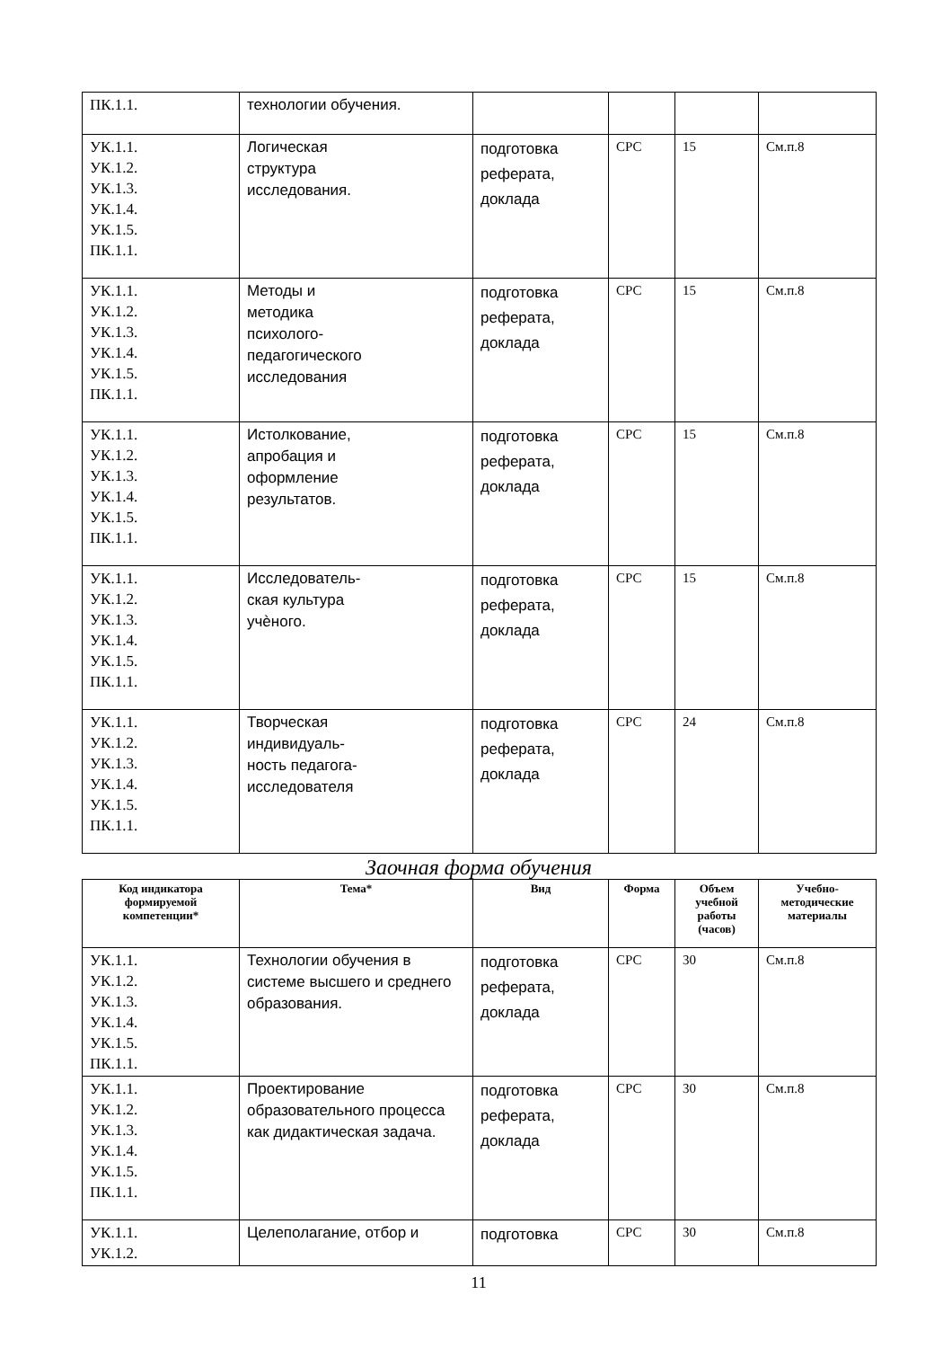| ПК.1.1. | технологии обучения. | | | | |
| УК.1.1. УК.1.2. УК.1.3. УК.1.4. УК.1.5. ПК.1.1. | Логическая структура исследования. | подготовка реферата, доклада | СРС | 15 | См.п.8 |
| УК.1.1. УК.1.2. УК.1.3. УК.1.4. УК.1.5. ПК.1.1. | Методы и методика психолого- педагогического исследования | подготовка реферата, доклада | СРС | 15 | См.п.8 |
| УК.1.1. УК.1.2. УК.1.3. УК.1.4. УК.1.5. ПК.1.1. | Истолкование, апробация и оформление результатов. | подготовка реферата, доклада | СРС | 15 | См.п.8 |
| УК.1.1. УК.1.2. УК.1.3. УК.1.4. УК.1.5. ПК.1.1. | Исследователь- ская культура учѐного. | подготовка реферата, доклада | СРС | 15 | См.п.8 |
| УК.1.1. УК.1.2. УК.1.3. УК.1.4. УК.1.5. ПК.1.1. | Творческая индивидуаль- ность педагога- исследователя | подготовка реферата, доклада | СРС | 24 | См.п.8 |
Заочная форма обучения
| Код индикатора формируемой компетенции* | Тема* | Вид | Форма | Объем учебной работы (часов) | Учебно-методические материалы |
| --- | --- | --- | --- | --- | --- |
| УК.1.1. УК.1.2. УК.1.3. УК.1.4. УК.1.5. ПК.1.1. | Технологии обучения в системе высшего и среднего образования. | подготовка реферата, доклада | СРС | 30 | См.п.8 |
| УК.1.1. УК.1.2. УК.1.3. УК.1.4. УК.1.5. ПК.1.1. | Проектирование образовательного процесса как дидактическая задача. | подготовка реферата, доклада | СРС | 30 | См.п.8 |
| УК.1.1. УК.1.2. | Целеполагание, отбор и | подготовка | СРС | 30 | См.п.8 |
11